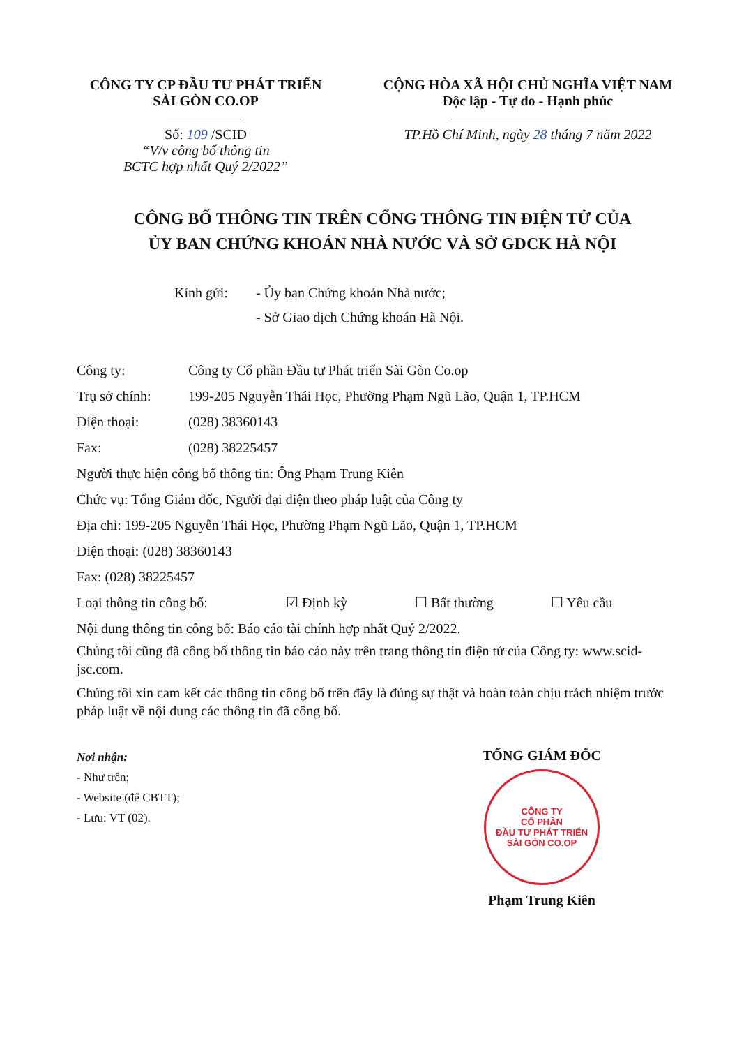CÔNG TY CP ĐẦU TƯ PHÁT TRIỂN
SÀI GÒN CO.OP
Số: 109 /SCID
“V/v công bố thông tin
BCTC hợp nhất Quý 2/2022”
CỘNG HÒA XÃ HỘI CHỦ NGHĨA VIỆT NAM
Độc lập - Tự do - Hạnh phúc
TP.Hồ Chí Minh, ngày 28 tháng 7 năm 2022
CÔNG BỐ THÔNG TIN TRÊN CỔNG THÔNG TIN ĐIỆN TỬ CỦA
ỦY BAN CHỨNG KHOÁN NHÀ NƯỚC VÀ SỞ GDCK HÀ NỘI
Kính gửi: - Ủy ban Chứng khoán Nhà nước;
- Sở Giao dịch Chứng khoán Hà Nội.
| Công ty: | Công ty Cổ phần Đầu tư Phát triển Sài Gòn Co.op |
| Trụ sở chính: | 199-205 Nguyễn Thái Học, Phường Phạm Ngũ Lão, Quận 1, TP.HCM |
| Điện thoại: | (028) 38360143 |
| Fax: | (028) 38225457 |
Người thực hiện công bố thông tin: Ông Phạm Trung Kiên
Chức vụ: Tổng Giám đốc, Người đại diện theo pháp luật của Công ty
Địa chỉ: 199-205 Nguyễn Thái Học, Phường Phạm Ngũ Lão, Quận 1, TP.HCM
Điện thoại: (028) 38360143
Fax: (028) 38225457
Loại thông tin công bố: ☑ Định kỳ ☐ Bất thường ☐ Yêu cầu
Nội dung thông tin công bố: Báo cáo tài chính hợp nhất Quý 2/2022.
Chúng tôi cũng đã công bố thông tin báo cáo này trên trang thông tin điện tử của Công ty: www.scid-jsc.com.
Chúng tôi xin cam kết các thông tin công bố trên đây là đúng sự thật và hoàn toàn chịu trách nhiệm trước pháp luật về nội dung các thông tin đã công bố.
Nơi nhận:
- Như trên;
- Website (để CBTT);
- Lưu: VT (02).
TỔNG GIÁM ĐỐC
CÔNG TY
CỔ PHẦN
ĐẦU TƯ PHÁT TRIỂN
SÀI GÒN CO.OP
Phạm Trung Kiên